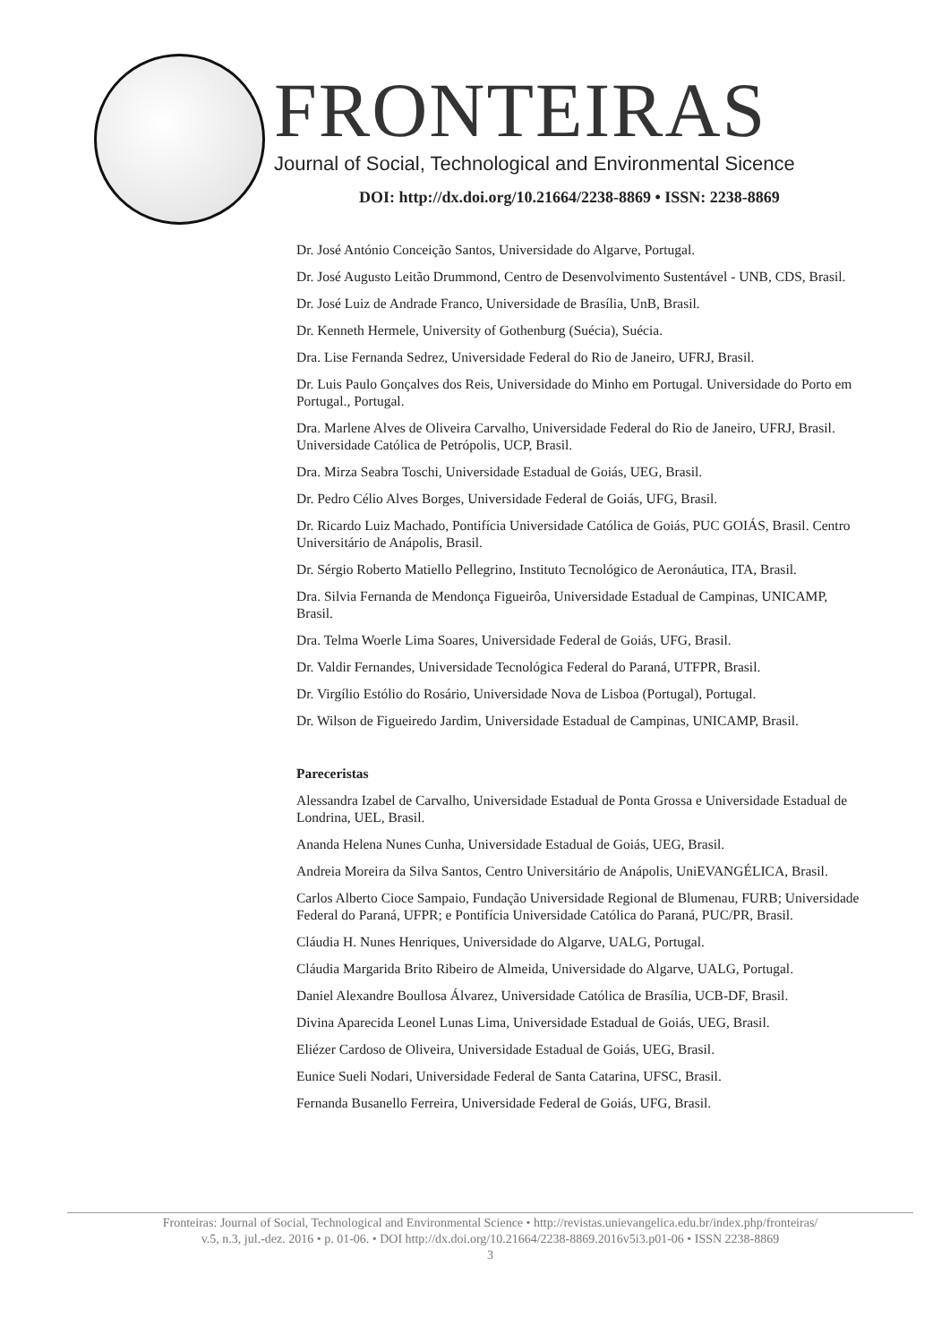FRONTEIRAS
Journal of Social, Technological and Environmental Sicence
DOI: http://dx.doi.org/10.21664/2238-8869 • ISSN: 2238-8869
Dr. José António Conceição Santos, Universidade do Algarve, Portugal.
Dr. José Augusto Leitão Drummond, Centro de Desenvolvimento Sustentável - UNB, CDS, Brasil.
Dr. José Luiz de Andrade Franco, Universidade de Brasília, UnB, Brasil.
Dr. Kenneth Hermele, University of Gothenburg (Suécia), Suécia.
Dra. Lise Fernanda Sedrez, Universidade Federal do Rio de Janeiro, UFRJ, Brasil.
Dr. Luis Paulo Gonçalves dos Reis, Universidade do Minho em Portugal. Universidade do Porto em Portugal., Portugal.
Dra. Marlene Alves de Oliveira Carvalho, Universidade Federal do Rio de Janeiro, UFRJ, Brasil. Universidade Católica de Petrópolis, UCP, Brasil.
Dra. Mirza Seabra Toschi, Universidade Estadual de Goiás, UEG, Brasil.
Dr. Pedro Célio Alves Borges, Universidade Federal de Goiás, UFG, Brasil.
Dr. Ricardo Luiz Machado, Pontifícia Universidade Católica de Goiás, PUC GOIÁS, Brasil. Centro Universitário de Anápolis, Brasil.
Dr. Sérgio Roberto Matiello Pellegrino, Instituto Tecnológico de Aeronáutica, ITA, Brasil.
Dra. Silvia Fernanda de Mendonça Figueirôa, Universidade Estadual de Campinas, UNICAMP, Brasil.
Dra. Telma Woerle Lima Soares, Universidade Federal de Goiás, UFG, Brasil.
Dr. Valdir Fernandes, Universidade Tecnológica Federal do Paraná, UTFPR, Brasil.
Dr. Virgílio Estólio do Rosário, Universidade Nova de Lisboa (Portugal), Portugal.
Dr. Wilson de Figueiredo Jardim, Universidade Estadual de Campinas, UNICAMP, Brasil.
Pareceristas
Alessandra Izabel de Carvalho, Universidade Estadual de Ponta Grossa e Universidade Estadual de Londrina, UEL, Brasil.
Ananda Helena Nunes Cunha, Universidade Estadual de Goiás, UEG, Brasil.
Andreia Moreira da Silva Santos, Centro Universitário de Anápolis, UniEVANGÉLICA, Brasil.
Carlos Alberto Cioce Sampaio, Fundação Universidade Regional de Blumenau, FURB; Universidade Federal do Paraná, UFPR; e Pontifícia Universidade Católica do Paraná, PUC/PR, Brasil.
Cláudia H. Nunes Henriques, Universidade do Algarve, UALG, Portugal.
Cláudia Margarida Brito Ribeiro de Almeida, Universidade do Algarve, UALG, Portugal.
Daniel Alexandre Boullosa Álvarez, Universidade Católica de Brasília, UCB-DF, Brasil.
Divina Aparecida Leonel Lunas Lima, Universidade Estadual de Goiás, UEG, Brasil.
Eliézer Cardoso de Oliveira, Universidade Estadual de Goiás, UEG, Brasil.
Eunice Sueli Nodari, Universidade Federal de Santa Catarina, UFSC, Brasil.
Fernanda Busanello Ferreira, Universidade Federal de Goiás, UFG, Brasil.
Fronteiras: Journal of Social, Technological and Environmental Science • http://revistas.unievangelica.edu.br/index.php/fronteiras/
v.5, n.3, jul.-dez. 2016 • p. 01-06. • DOI http://dx.doi.org/10.21664/2238-8869.2016v5i3.p01-06 • ISSN 2238-8869
3